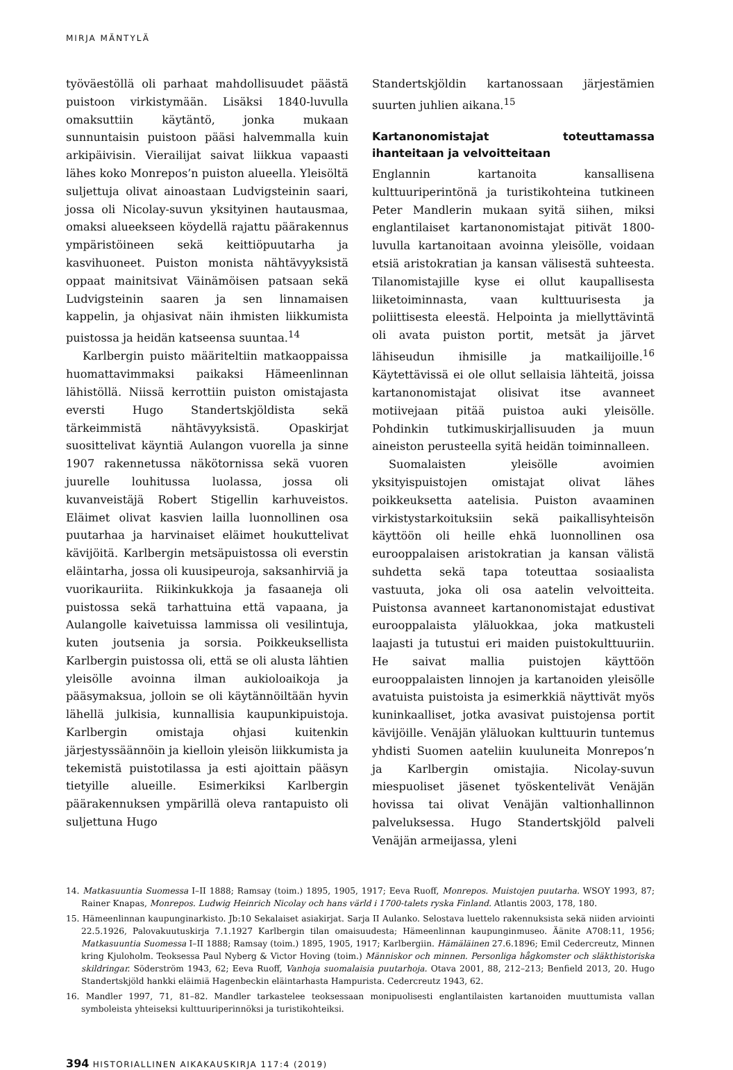MIRJA MÄNTYLÄ
työväestöllä oli parhaat mahdollisuudet päästä puistoon virkistymään. Lisäksi 1840-luvulla omaksuttiin käytäntö, jonka mukaan sunnuntaisin puistoon pääsi halvemmalla kuin arkipäivisin. Vierailijat saivat liikkua vapaasti lähes koko Monrepos’n puiston alueella. Yleisöltä suljettuja olivat ainoastaan Ludvigsteinin saari, jossa oli Nicolay-suvun yksityinen hautausmaa, omaksi alueekseen köydellä rajattu päärakennus ympäristöineen sekä keittiöpuutarha ja kasvihuoneet. Puiston monista nähtävyyksistä oppaat mainitsivat Väinämöisen patsaan sekä Ludvigsteinin saaren ja sen linnamaisen kappelin, ja ohjasivat näin ihmisten liikkumista puistossa ja heidän katseensa suuntaa.<sup>14</sup>
Karlbergin puisto määriteltiin matkaoppaissa huomattavimmaksi paikaksi Hämeenlinnan lähistöllä. Niissä kerrottiin puiston omistajasta eversti Hugo Standertskjöldista sekä tärkeimmistä nähtävyyksistä. Opaskirjat suosittelivat käyntiä Aulangon vuorella ja sinne 1907 rakennetussa näkötornissa sekä vuoren juurelle louhitussa luolassa, jossa oli kuvanveistäjä Robert Stigellin karhuveistos. Eläimet olivat kasvien lailla luonnollinen osa puutarhaa ja harvinaiset eläimet houkuttelivat kävijöitä. Karlbergin metsäpuistossa oli everstin eläintarha, jossa oli kuusipeuroja, saksanhirviä ja vuorikauriita. Riikinkukkoja ja fasaaneja oli puistossa sekä tarhattuina että vapaana, ja Aulangolle kaivetuissa lammissa oli vesilintuja, kuten joutsenia ja sorsia. Poikkeuksellista Karlbergin puistossa oli, että se oli alusta lähtien yleisölle avoinna ilman aukioloaikoja ja pääsymaksua, jolloin se oli käytännöiltään hyvin lähellä julkisia, kunnallisia kaupunkipuistoja. Karlbergin omistaja ohjasi kuitenkin järjestyssäännöin ja kielloin yleisön liikkumista ja tekemistä puistotilassa ja esti ajoittain pääsyn tietyille alueille. Esimerkiksi Karlbergin päärakennuksen ympärillä oleva rantapuisto oli suljettuna Hugo
Standertskjöldin kartanossaan järjestämien suurten juhlien aikana.<sup>15</sup>
Kartanonomistajat toteuttamassa ihanteitaan ja velvoitteitaan
Englannin kartanoita kansallisena kulttuuriperintönä ja turistikohteina tutkineen Peter Mandlerin mukaan syitä siihen, miksi englantilaiset kartanonomistajat pitivät 1800-luvulla kartanoitaan avoinna yleisölle, voidaan etsiä aristokratian ja kansan välisestä suhteesta. Tilanomistajille kyse ei ollut kaupallisesta liiketoiminnasta, vaan kulttuurisesta ja poliittisesta eleestä. Helpointa ja miellyttävintä oli avata puiston portit, metsät ja järvet lähiseudun ihmisille ja matkailijoille.<sup>16</sup> Käytettävissä ei ole ollut sellaisia lähteitä, joissa kartanonomistajat olisivat itse avanneet motiivejaan pitää puistoa auki yleisölle. Pohdinkin tutkimuskirjallisuuden ja muun aineiston perusteella syitä heidän toiminnalleen.
Suomalaisten yleisölle avoimien yksityispuistojen omistajat olivat lähes poikkeuksetta aatelisia. Puiston avaaminen virkistystarkoituksiin sekä paikallisyhteisön käyttöön oli heille ehkä luonnollinen osa eurooppalaisen aristokratian ja kansan välistä suhdetta sekä tapa toteuttaa sosiaalista vastuuta, joka oli osa aatelin velvoitteita. Puistonsa avanneet kartanonomistajat edustivat eurooppalaista yläluokkaa, joka matkusteli laajasti ja tutustui eri maiden puistokulttuuriin. He saivat mallia puistojen käyttöön eurooppalaisten linnojen ja kartanoiden yleisölle avatuista puistoista ja esimerkkiä näyttivät myös kuninkaalliset, jotka avasivat puistojensa portit kävijöille. Venäjän yläluokan kulttuurin tuntemus yhdisti Suomen aateliin kuuluneita Monrepos’n ja Karlbergin omistajia. Nicolay-suvun miespuoliset jäsenet työskentelivät Venäjän hovissa tai olivat Venäjän valtionhallinnon palveluksessa. Hugo Standertskjöld palveli Venäjän armeijassa, yleni
14. Matkasuuntia Suomessa I–II 1888; Ramsay (toim.) 1895, 1905, 1917; Eeva Ruoff, Monrepos. Muistojen puutarha. WSOY 1993, 87; Rainer Knapas, Monrepos. Ludwig Heinrich Nicolay och hans värld i 1700-talets ryska Finland. Atlantis 2003, 178, 180.
15. Hämeenlinnan kaupunginarkisto. Jb:10 Sekalaiset asiakirjat. Sarja II Aulanko. Selostava luettelo rakennuksista sekä niiden arviointi 22.5.1926, Palovakuutuskirja 7.1.1927 Karlbergin tilan omaisuudesta; Hämeenlinnan kaupunginmuseo. Äänite A708:11, 1956; Matkasuuntia Suomessa I–II 1888; Ramsay (toim.) 1895, 1905, 1917; Karlbergiin. Hämäläinen 27.6.1896; Emil Cedercreutz, Minnen kring Kjuloholm. Teoksessa Paul Nyberg & Victor Hoving (toim.) Människor och minnen. Personliga hågkomster och släkthistoriska skildringar. Söderström 1943, 62; Eeva Ruoff, Vanhoja suomalaisia puutarhoja. Otava 2001, 88, 212–213; Benfield 2013, 20. Hugo Standertskjöld hankki eläimiä Hagenbeckin eläintarhasta Hampurista. Cedercreutz 1943, 62.
16. Mandler 1997, 71, 81–82. Mandler tarkastelee teoksessaan monipuolisesti englantilaisten kartanoiden muuttumista vallan symboleista yhteiseksi kulttuuriperinnöksi ja turistikohteiksi.
394 HISTORIALLINEN AIKAKAUSKIRJA 117:4 (2019)